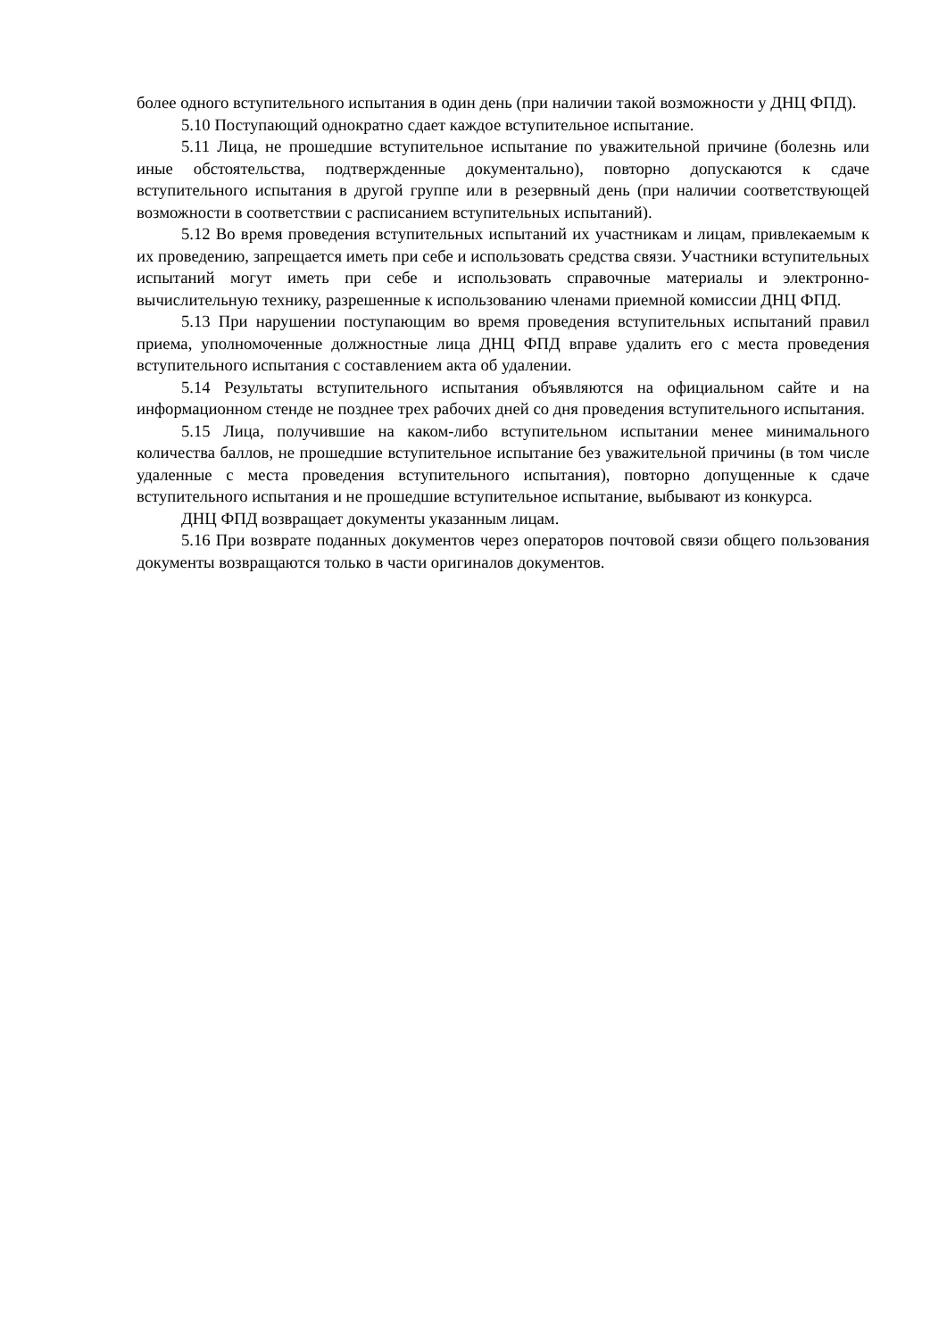более одного вступительного испытания в один день (при наличии такой возможности у ДНЦ ФПД).
5.10 Поступающий однократно сдает каждое вступительное испытание.
5.11 Лица, не прошедшие вступительное испытание по уважительной причине (болезнь или иные обстоятельства, подтвержденные документально), повторно допускаются к сдаче вступительного испытания в другой группе или в резервный день (при наличии соответствующей возможности в соответствии с расписанием вступительных испытаний).
5.12 Во время проведения вступительных испытаний их участникам и лицам, привлекаемым к их проведению, запрещается иметь при себе и использовать средства связи. Участники вступительных испытаний могут иметь при себе и использовать справочные материалы и электронно-вычислительную технику, разрешенные к использованию членами приемной комиссии ДНЦ ФПД.
5.13 При нарушении поступающим во время проведения вступительных испытаний правил приема, уполномоченные должностные лица ДНЦ ФПД вправе удалить его с места проведения вступительного испытания с составлением акта об удалении.
5.14 Результаты вступительного испытания объявляются на официальном сайте и на информационном стенде не позднее трех рабочих дней со дня проведения вступительного испытания.
5.15 Лица, получившие на каком-либо вступительном испытании менее минимального количества баллов, не прошедшие вступительное испытание без уважительной причины (в том числе удаленные с места проведения вступительного испытания), повторно допущенные к сдаче вступительного испытания и не прошедшие вступительное испытание, выбывают из конкурса.
ДНЦ ФПД возвращает документы указанным лицам.
5.16 При возврате поданных документов через операторов почтовой связи общего пользования документы возвращаются только в части оригиналов документов.